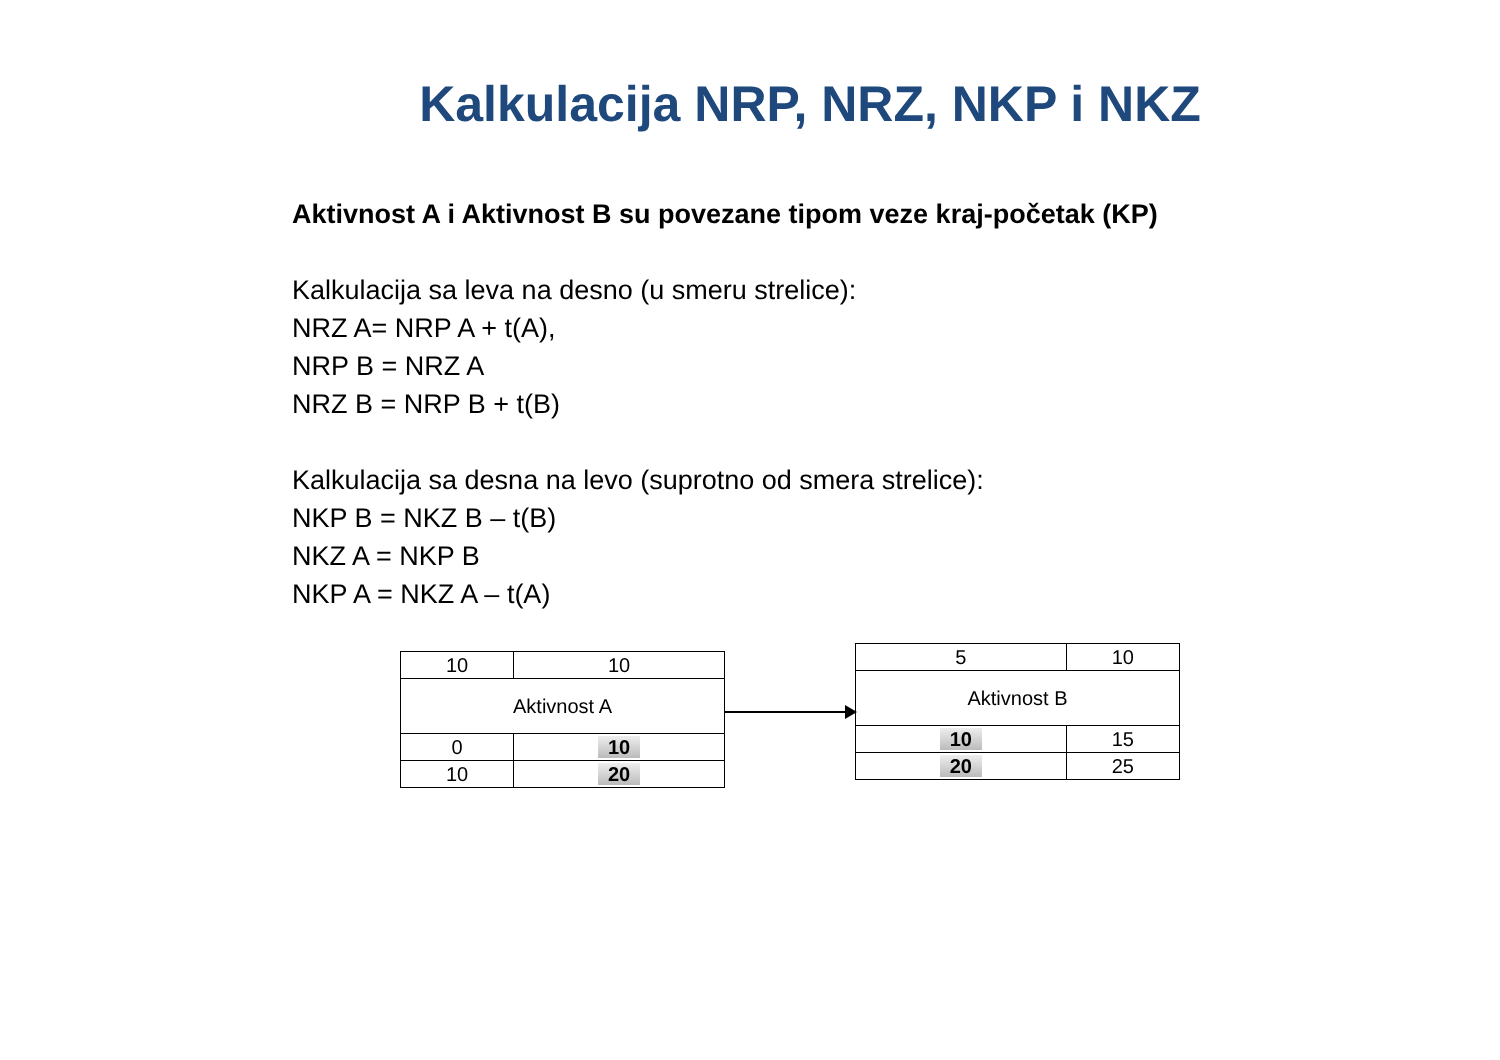Kalkulacija NRP, NRZ, NKP i NKZ
Aktivnost A i Aktivnost B su povezane tipom veze kraj-početak (KP)
Kalkulacija sa leva na desno (u smeru strelice):
NRZ A= NRP A + t(A),
NRP B = NRZ A
NRZ B = NRP B + t(B)
Kalkulacija sa desna na levo (suprotno od smera strelice):
NKP B = NKZ B – t(B)
NKZ A = NKP B
NKP A = NKZ A – t(A)
| 10 | 10 |
| Aktivnost A | |
| 0 | 10 |
| 10 | 20 |
| 5 | 10 |
| Aktivnost B | |
| 10 | 15 |
| 20 | 25 |